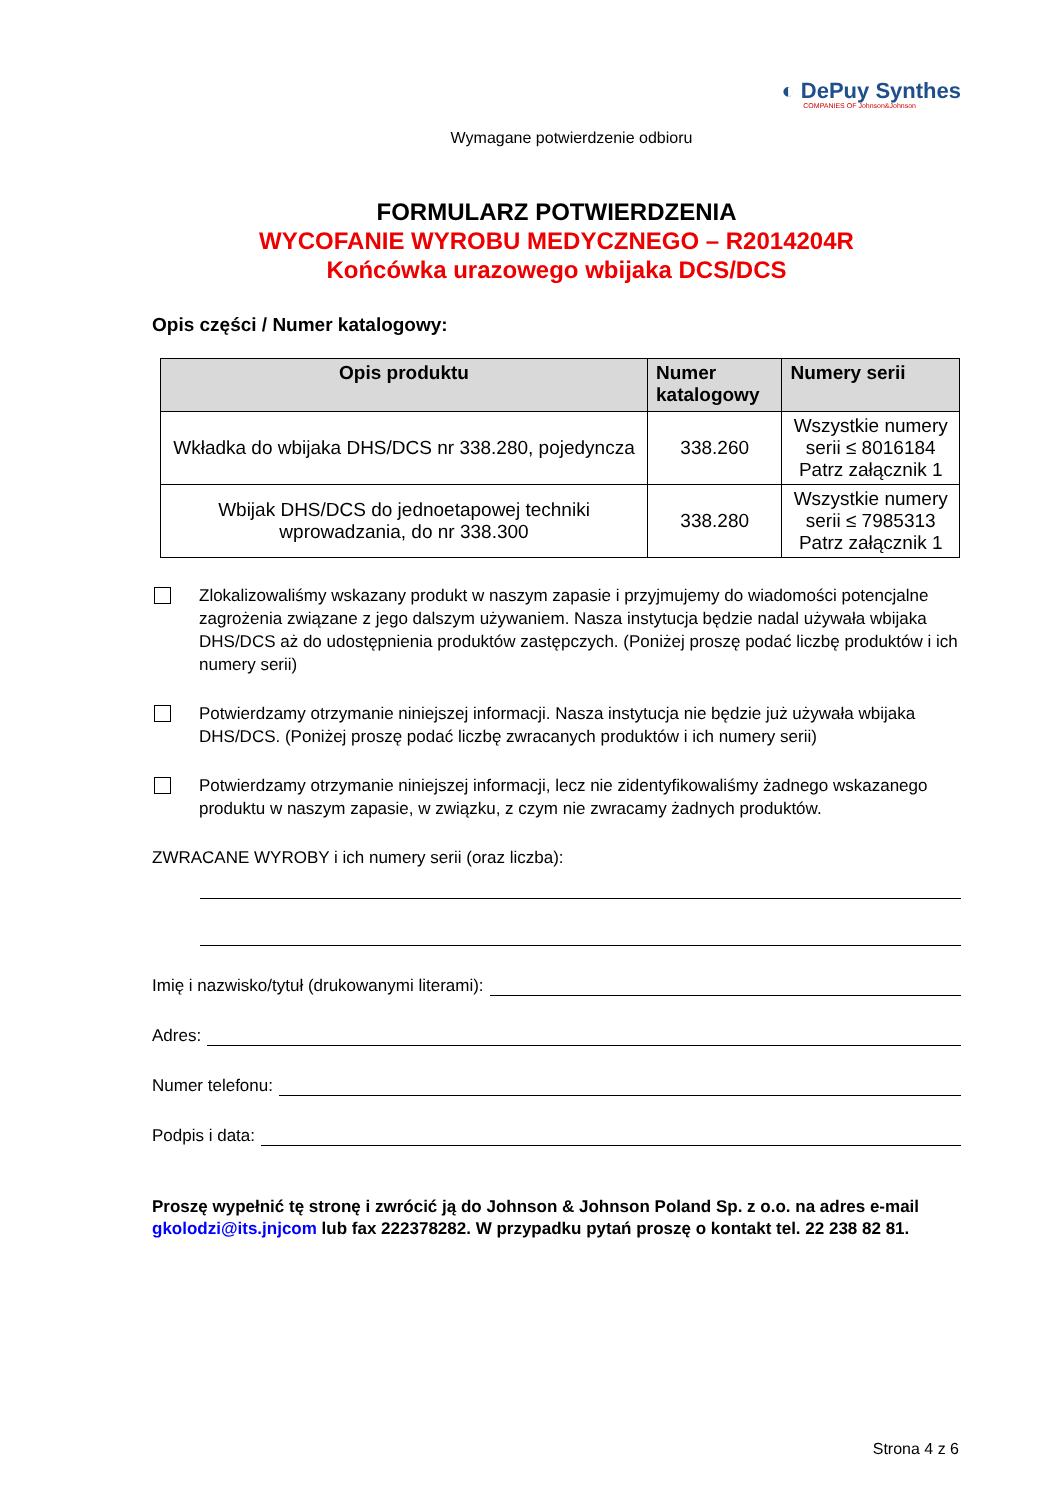◐ DePuy Synthes
COMPANIES OF Johnson&Johnson
Wymagane potwierdzenie odbioru
FORMULARZ POTWIERDZENIA
WYCOFANIE WYROBU MEDYCZNEGO – R2014204R
Końcówka urazowego wbijaka DCS/DCS
Opis części / Numer katalogowy:
| Opis produktu | Numer katalogowy | Numery serii |
| --- | --- | --- |
| Wkładka do wbijaka DHS/DCS nr 338.280, pojedyncza | 338.260 | Wszystkie numery serii ≤ 8016184 Patrz załącznik 1 |
| Wbijak DHS/DCS do jednoetapowej techniki wprowadzania, do nr 338.300 | 338.280 | Wszystkie numery serii ≤ 7985313 Patrz załącznik 1 |
Zlokalizowaliśmy wskazany produkt w naszym zapasie i przyjmujemy do wiadomości potencjalne zagrożenia związane z jego dalszym używaniem. Nasza instytucja będzie nadal używała wbijaka DHS/DCS aż do udostępnienia produktów zastępczych. (Poniżej proszę podać liczbę produktów i ich numery serii)
Potwierdzamy otrzymanie niniejszej informacji. Nasza instytucja nie będzie już używała wbijaka DHS/DCS. (Poniżej proszę podać liczbę zwracanych produktów i ich numery serii)
Potwierdzamy otrzymanie niniejszej informacji, lecz nie zidentyfikowaliśmy żadnego wskazanego produktu w naszym zapasie, w związku, z czym nie zwracamy żadnych produktów.
ZWRACANE WYROBY i ich numery serii (oraz liczba):
Imię i nazwisko/tytuł (drukowanymi literami):
Adres:
Numer telefonu:
Podpis i data:
Proszę wypełnić tę stronę i zwrócić ją do Johnson & Johnson Poland Sp. z o.o. na adres e-mail gkolodzi@its.jnjcom lub fax 222378282. W przypadku pytań proszę o kontakt tel. 22 238 82 81.
Strona 4 z 6